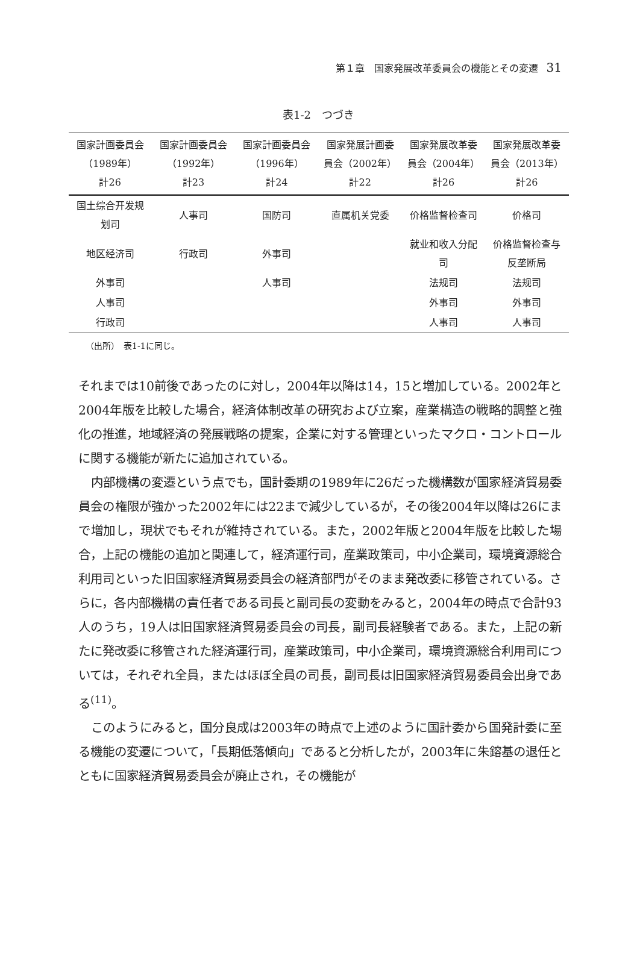第１章　国家発展改革委員会の機能とその変遷 31
表1-2　つづき
| 国家計画委員会 （1989年） 計26 | 国家計画委員会 （1992年） 計23 | 国家計画委員会 （1996年） 計24 | 国家発展計画委 員会（2002年） 計22 | 国家発展改革委 員会（2004年） 計26 | 国家発展改革委 員会（2013年） 計26 |
| --- | --- | --- | --- | --- | --- |
| 国土综合开发规 划司 | 人事司 | 国防司 | 直属机关党委 | 价格监督检查司 | 价格司 |
| 地区经济司 | 行政司 | 外事司 | | 就业和收入分配 司 | 价格监督检查与 反垄断局 |
| 外事司 | | 人事司 | | 法规司 | 法规司 |
| 人事司 | | | | 外事司 | 外事司 |
| 行政司 | | | | 人事司 | 人事司 |
（出所）　表1-1に同じ。
それまでは10前後であったのに対し，2004年以降は14，15と増加している。2002年と2004年版を比較した場合，経済体制改革の研究および立案，産業構造の戦略的調整と強化の推進，地域経済の発展戦略の提案，企業に対する管理といったマクロ・コントロールに関する機能が新たに追加されている。
内部機構の変遷という点でも，国計委期の1989年に26だった機構数が国家経済貿易委員会の権限が強かった2002年には22まで減少しているが，その後2004年以降は26にまで増加し，現状でもそれが維持されている。また，2002年版と2004年版を比較した場合，上記の機能の追加と関連して，経済運行司，産業政策司，中小企業司，環境資源総合利用司といった旧国家経済貿易委員会の経済部門がそのまま発改委に移管されている。さらに，各内部機構の責任者である司長と副司長の変動をみると，2004年の時点で合計93人のうち，19人は旧国家経済貿易委員会の司長，副司長経験者である。また，上記の新たに発改委に移管された経済運行司，産業政策司，中小企業司，環境資源総合利用司については，それぞれ全員，またはほぼ全員の司長，副司長は旧国家経済貿易委員会出身である<sup>(11)</sup>。
このようにみると，国分良成は2003年の時点で上述のように国計委から国発計委に至る機能の変遷について，「長期低落傾向」であると分析したが，2003年に朱鎔基の退任とともに国家経済貿易委員会が廃止され，その機能が